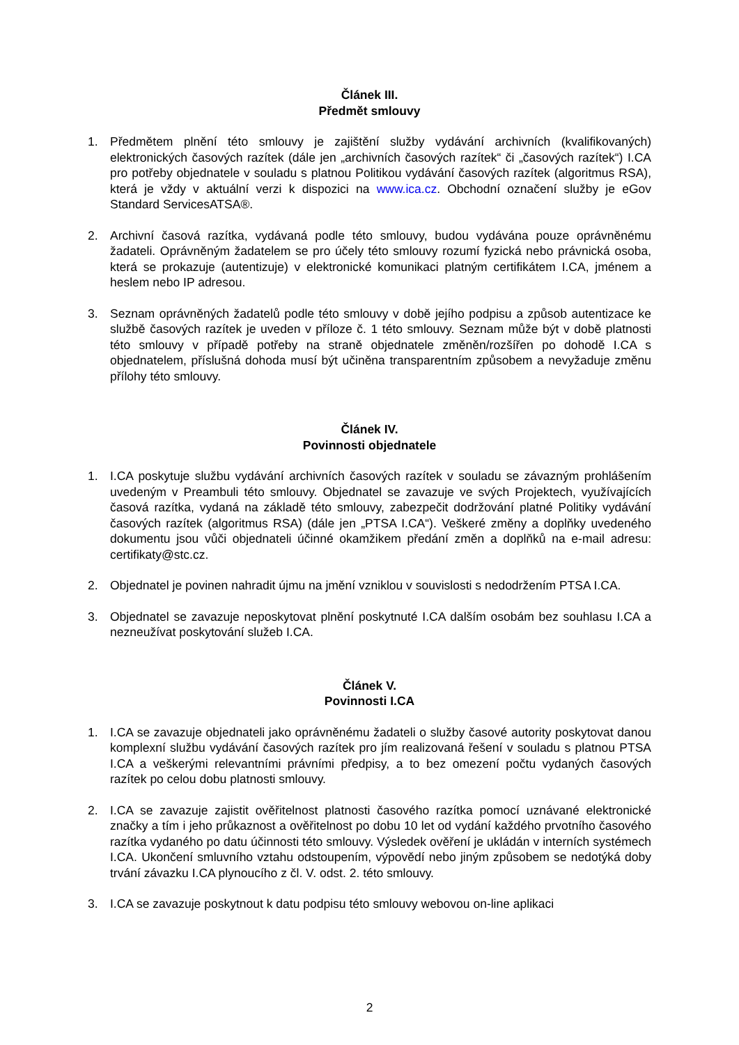Článek III.
Předmět smlouvy
1. Předmětem plnění této smlouvy je zajištění služby vydávání archivních (kvalifikovaných) elektronických časových razítek (dále jen „archivních časových razítek“ či „časových razítek“) I.CA pro potřeby objednatele v souladu s platnou Politikou vydávání časových razítek (algoritmus RSA), která je vždy v aktuální verzi k dispozici na www.ica.cz. Obchodní označení služby je eGov Standard ServicesATSA®.
2. Archivní časová razítka, vydávaná podle této smlouvy, budou vydávána pouze oprávněnému žadateli. Oprávněným žadatelem se pro účely této smlouvy rozumí fyzická nebo právnická osoba, která se prokazuje (autentizuje) v elektronické komunikaci platným certifikátem I.CA, jménem a heslem nebo IP adresou.
3. Seznam oprávněných žadatelů podle této smlouvy v době jejího podpisu a způsob autentizace ke službě časových razítek je uveden v příloze č. 1 této smlouvy. Seznam může být v době platnosti této smlouvy v případě potřeby na straně objednatele změněn/rozšířen po dohodě I.CA s objednatelem, příslušná dohoda musí být učiněna transparentním způsobem a nevyžaduje změnu přílohy této smlouvy.
Článek IV.
Povinnosti objednatele
1. I.CA poskytuje službu vydávání archivních časových razítek v souladu se závazným prohlášením uvedeným v Preambuli této smlouvy. Objednatel se zavazuje ve svých Projektech, využívajících časová razítka, vydaná na základě této smlouvy, zabezpečit dodržování platné Politiky vydávání časových razítek (algoritmus RSA) (dále jen „PTSA I.CA“). Veškeré změny a doplňky uvedeného dokumentu jsou vůči objednateli účinné okamžikem předání změn a doplňků na e-mail adresu: certifikaty@stc.cz.
2. Objednatel je povinen nahradit újmu na jmění vzniklou v souvislosti s nedodržením PTSA I.CA.
3. Objednatel se zavazuje neposkytovat plnění poskytnuté I.CA dalším osobám bez souhlasu I.CA a nezneužívat poskytování služeb I.CA.
Článek V.
Povinnosti I.CA
1. I.CA se zavazuje objednateli jako oprávněnému žadateli o služby časové autority poskytovat danou komplexní službu vydávání časových razítek pro jím realizovaná řešení v souladu s platnou PTSA I.CA a veškerými relevantními právními předpisy, a to bez omezení počtu vydaných časových razítek po celou dobu platnosti smlouvy.
2. I.CA se zavazuje zajistit ověřitelnost platnosti časového razítka pomocí uznávané elektronické značky a tím i jeho průkaznost a ověřitelnost po dobu 10 let od vydání každého prvotního časového razítka vydaného po datu účinnosti této smlouvy. Výsledek ověření je ukládán v interních systémech I.CA. Ukončení smluvního vztahu odstoupením, výpovědí nebo jiným způsobem se nedotýká doby trvání závazku I.CA plynoucího z čl. V. odst. 2. této smlouvy.
3. I.CA se zavazuje poskytnout k datu podpisu této smlouvy webovou on-line aplikaci
2